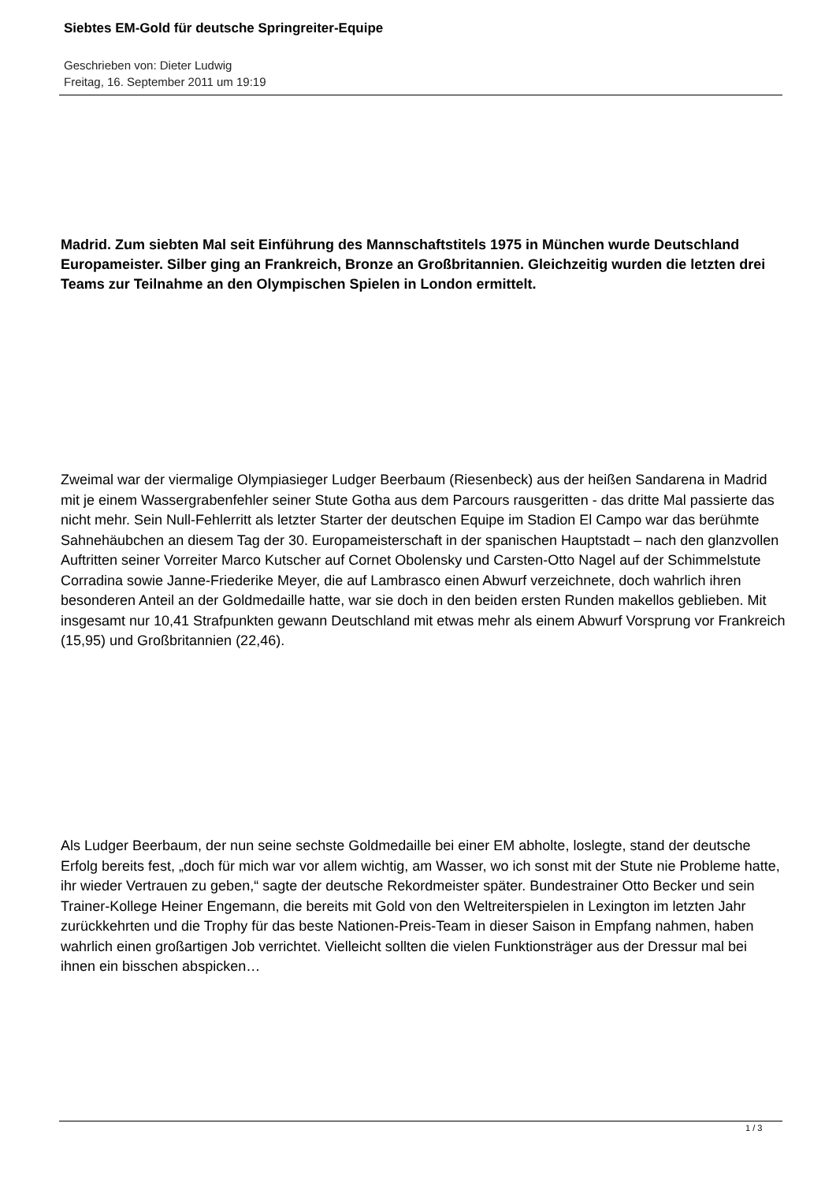Siebtes EM-Gold für deutsche Springreiter-Equipe
Geschrieben von: Dieter Ludwig
Freitag, 16. September 2011 um 19:19
Madrid. Zum siebten Mal seit Einführung des Mannschaftstitels 1975 in München wurde Deutschland Europameister. Silber ging an Frankreich, Bronze an Großbritannien. Gleichzeitig wurden die letzten drei Teams zur Teilnahme an den Olympischen Spielen in London ermittelt.
Zweimal war der viermalige Olympiasieger Ludger Beerbaum (Riesenbeck) aus der heißen Sandarena in Madrid mit je einem Wassergrabenfehler seiner Stute Gotha aus dem Parcours rausgeritten - das dritte Mal passierte das nicht mehr. Sein Null-Fehlerritt als letzter Starter der deutschen Equipe im Stadion El Campo war das berühmte Sahnehäubchen an diesem Tag der 30. Europameisterschaft in der spanischen Hauptstadt – nach den glanzvollen Auftritten seiner Vorreiter Marco Kutscher auf Cornet Obolensky und Carsten-Otto Nagel auf der Schimmelstute Corradina sowie Janne-Friederike Meyer, die auf Lambrasco einen Abwurf verzeichnete, doch wahrlich ihren besonderen Anteil an der Goldmedaille hatte, war sie doch in den beiden ersten Runden makellos geblieben. Mit insgesamt nur 10,41 Strafpunkten gewann Deutschland mit etwas mehr als einem Abwurf Vorsprung vor Frankreich (15,95) und Großbritannien (22,46).
Als Ludger Beerbaum, der nun seine sechste Goldmedaille bei einer EM abholte, loslegte, stand der deutsche Erfolg bereits fest, „doch für mich war vor allem wichtig, am Wasser, wo ich sonst mit der Stute nie Probleme hatte, ihr wieder Vertrauen zu geben,“ sagte der deutsche Rekordmeister später. Bundestrainer Otto Becker und sein Trainer-Kollege Heiner Engemann, die bereits mit Gold von den Weltreiterspielen in Lexington im letzten Jahr zurückkehrten und die Trophy für das beste Nationen-Preis-Team in dieser Saison in Empfang nahmen, haben wahrlich einen großartigen Job verrichtet. Vielleicht sollten die vielen Funktionsträger aus der Dressur mal bei ihnen ein bisschen abspicken…
1 / 3